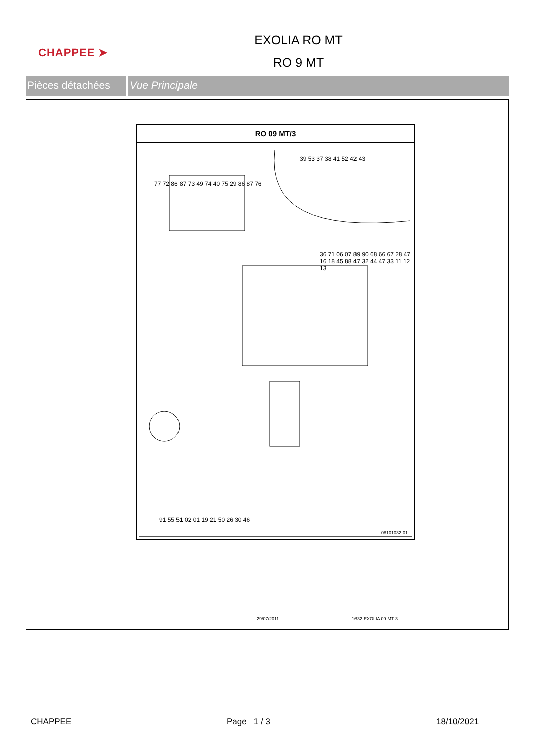CHAPPEE ➤
EXOLIA RO MT
RO 9 MT
Pièces détachées
Vue Principale
RO 09 MT/3
77 72 86 87 73 49 74 40 75 29 86 87 76
39 53 37 38 41 52 42 43
36 71 06 07 89 90 68 66 67 28 47 16 18 45 88 47 32 44 47 33 11 12 13
91 55 51 02 01 19 21 50 26 30 46
08101032-01
29/07/2011 1632-EXOLIA 09-MT-3
CHAPPEE Page 1 / 3 18/10/2021